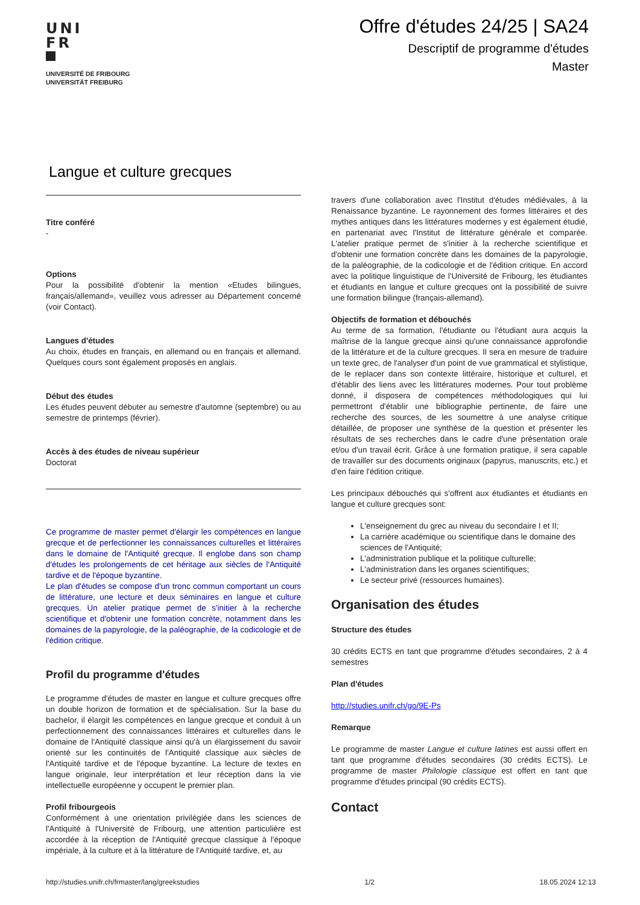UNI
FR
UNIVERSITÉ DE FRIBOURG
UNIVERSITÄT FREIBURG
Offre d'études 24/25 | SA24
Descriptif de programme d'études
Master
Langue et culture grecques
Titre conféré
-
Options
Pour la possibilité d'obtenir la mention «Etudes bilingues, français/allemand», veuillez vous adresser au Département concerné (voir Contact).
Langues d'études
Au choix, études en français, en allemand ou en français et allemand. Quelques cours sont également proposés en anglais.
Début des études
Les études peuvent débuter au semestre d'automne (septembre) ou au semestre de printemps (février).
Accès à des études de niveau supérieur
Doctorat
Ce programme de master permet d'élargir les compétences en langue grecque et de perfectionner les connaissances culturelles et littéraires dans le domaine de l'Antiquité grecque. Il englobe dans son champ d'études les prolongements de cet héritage aux siècles de l'Antiquité tardive et de l'époque byzantine.
Le plan d'études se compose d'un tronc commun comportant un cours de littérature, une lecture et deux séminaires en langue et culture grecques. Un atelier pratique permet de s'initier à la recherche scientifique et d'obtenir une formation concrète, notamment dans les domaines de la papyrologie, de la paléographie, de la codicologie et de l'édition critique.
Profil du programme d'études
Le programme d'études de master en langue et culture grecques offre un double horizon de formation et de spécialisation. Sur la base du bachelor, il élargit les compétences en langue grecque et conduit à un perfectionnement des connaissances littéraires et culturelles dans le domaine de l'Antiquité classique ainsi qu'à un élargissement du savoir orienté sur les continuités de l'Antiquité classique aux siècles de l'Antiquité tardive et de l'époque byzantine. La lecture de textes en langue originale, leur interprétation et leur réception dans la vie intellectuelle européenne y occupent le premier plan.
Profil fribourgeois
Conformément à une orientation privilégiée dans les sciences de l'Antiquité à l'Université de Fribourg, une attention particulière est accordée à la réception de l'Antiquité grecque classique à l'époque impériale, à la culture et à la littérature de l'Antiquité tardive, et, au
travers d'une collaboration avec l'Institut d'études médiévales, à la Renaissance byzantine. Le rayonnement des formes littéraires et des mythes antiques dans les littératures modernes y est également étudié, en partenariat avec l'Institut de littérature générale et comparée. L'atelier pratique permet de s'initier à la recherche scientifique et d'obtenir une formation concrète dans les domaines de la papyrologie, de la paléographie, de la codicologie et de l'édition critique. En accord avec la politique linguistique de l'Université de Fribourg, les étudiantes et étudiants en langue et culture grecques ont la possibilité de suivre une formation bilingue (français-allemand).
Objectifs de formation et débouchés
Au terme de sa formation, l'étudiante ou l'étudiant aura acquis la maîtrise de la langue grecque ainsi qu'une connaissance approfondie de la littérature et de la culture grecques. Il sera en mesure de traduire un texte grec, de l'analyser d'un point de vue grammatical et stylistique, de le replacer dans son contexte littéraire, historique et culturel, et d'établir des liens avec les littératures modernes. Pour tout problème donné, il disposera de compétences méthodologiques qui lui permettront d'établir une bibliographie pertinente, de faire une recherche des sources, de les soumettre à une analyse critique détaillée, de proposer une synthèse de la question et présenter les résultats de ses recherches dans le cadre d'une présentation orale et/ou d'un travail écrit. Grâce à une formation pratique, il sera capable de travailler sur des documents originaux (papyrus, manuscrits, etc.) et d'en faire l'édition critique.
Les principaux débouchés qui s'offrent aux étudiantes et étudiants en langue et culture grecques sont:
L'enseignement du grec au niveau du secondaire I et II;
La carrière académique ou scientifique dans le domaine des sciences de l'Antiquité;
L'administration publique et la politique culturelle;
L'administration dans les organes scientifiques;
Le secteur privé (ressources humaines).
Organisation des études
Structure des études
30 crédits ECTS en tant que programme d'études secondaires, 2 à 4 semestres
Plan d'études
http://studies.unifr.ch/go/9E-Ps
Remarque
Le programme de master Langue et culture latines est aussi offert en tant que programme d'études secondaires (30 crédits ECTS). Le programme de master Philologie classique est offert en tant que programme d'études principal (90 crédits ECTS).
Contact
http://studies.unifr.ch/frmaster/lang/greekstudies 1/2 18.05.2024 12:13